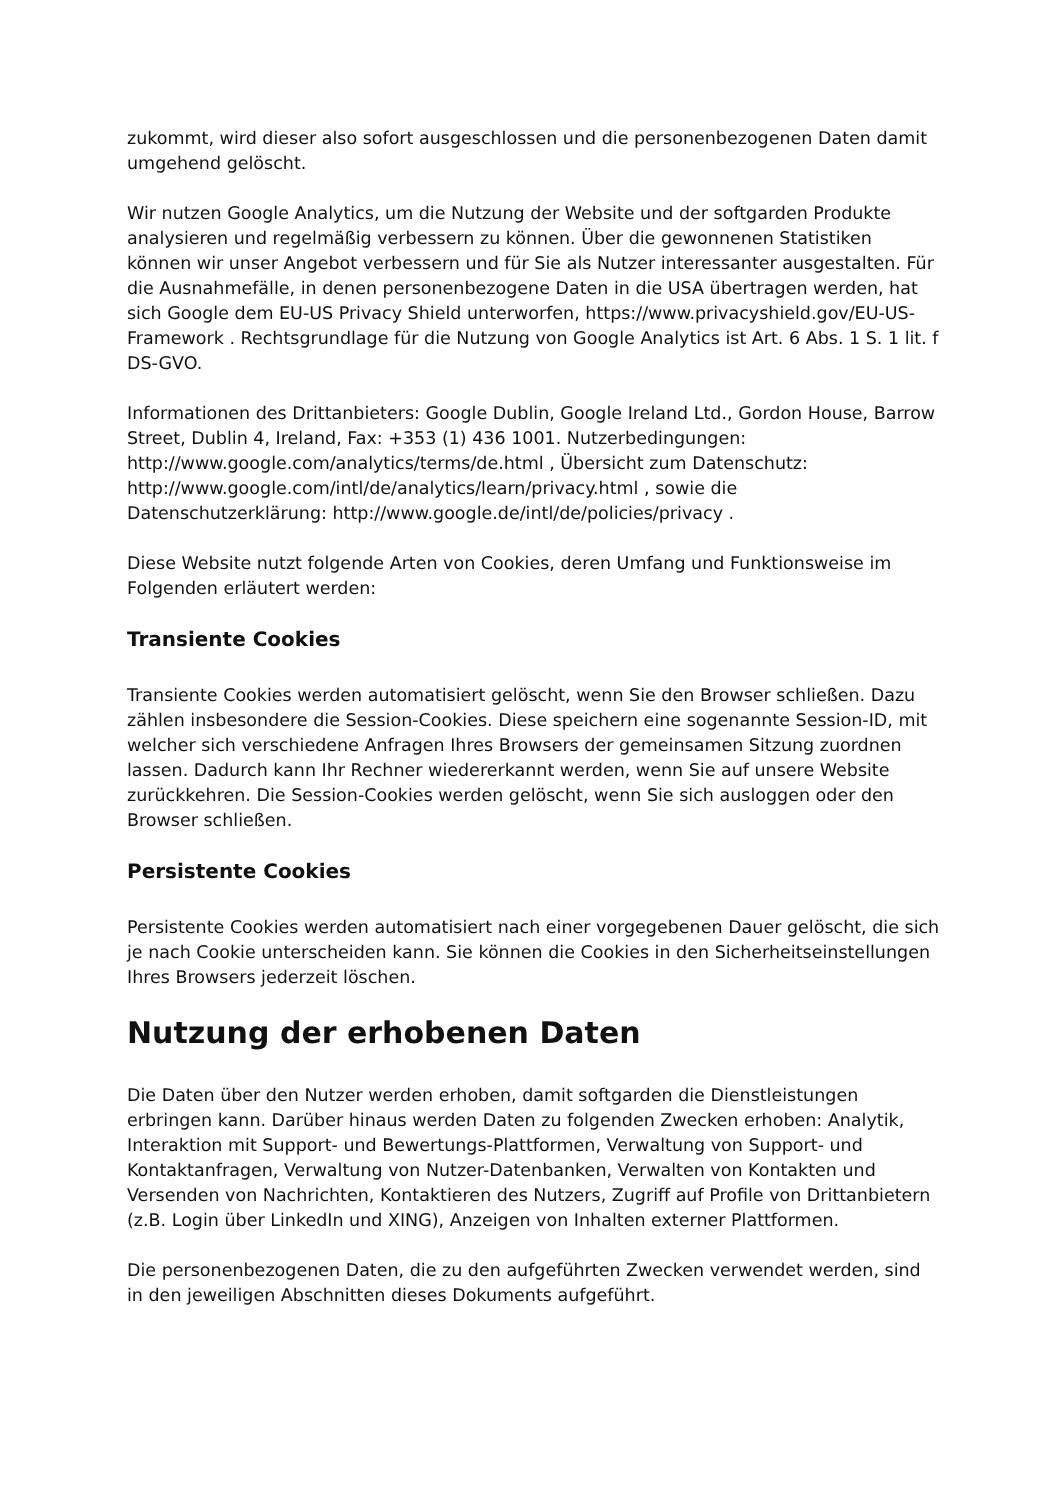zukommt, wird dieser also sofort ausgeschlossen und die personenbezogenen Daten damit umgehend gelöscht.
Wir nutzen Google Analytics, um die Nutzung der Website und der softgarden Produkte analysieren und regelmäßig verbessern zu können. Über die gewonnenen Statistiken können wir unser Angebot verbessern und für Sie als Nutzer interessanter ausgestalten. Für die Ausnahmefälle, in denen personenbezogene Daten in die USA übertragen werden, hat sich Google dem EU-US Privacy Shield unterworfen, https://www.privacyshield.gov/EU-US-Framework . Rechtsgrundlage für die Nutzung von Google Analytics ist Art. 6 Abs. 1 S. 1 lit. f DS-GVO.
Informationen des Drittanbieters: Google Dublin, Google Ireland Ltd., Gordon House, Barrow Street, Dublin 4, Ireland, Fax: +353 (1) 436 1001. Nutzerbedingungen: http://www.google.com/analytics/terms/de.html , Übersicht zum Datenschutz: http://www.google.com/intl/de/analytics/learn/privacy.html , sowie die Datenschutzerklärung: http://www.google.de/intl/de/policies/privacy .
Diese Website nutzt folgende Arten von Cookies, deren Umfang und Funktionsweise im Folgenden erläutert werden:
Transiente Cookies
Transiente Cookies werden automatisiert gelöscht, wenn Sie den Browser schließen. Dazu zählen insbesondere die Session-Cookies. Diese speichern eine sogenannte Session-ID, mit welcher sich verschiedene Anfragen Ihres Browsers der gemeinsamen Sitzung zuordnen lassen. Dadurch kann Ihr Rechner wiedererkannt werden, wenn Sie auf unsere Website zurückkehren. Die Session-Cookies werden gelöscht, wenn Sie sich ausloggen oder den Browser schließen.
Persistente Cookies
Persistente Cookies werden automatisiert nach einer vorgegebenen Dauer gelöscht, die sich je nach Cookie unterscheiden kann. Sie können die Cookies in den Sicherheitseinstellungen Ihres Browsers jederzeit löschen.
Nutzung der erhobenen Daten
Die Daten über den Nutzer werden erhoben, damit softgarden die Dienstleistungen erbringen kann. Darüber hinaus werden Daten zu folgenden Zwecken erhoben: Analytik, Interaktion mit Support- und Bewertungs-Plattformen, Verwaltung von Support- und Kontaktanfragen, Verwaltung von Nutzer-Datenbanken, Verwalten von Kontakten und Versenden von Nachrichten, Kontaktieren des Nutzers, Zugriff auf Profile von Drittanbietern (z.B. Login über LinkedIn und XING), Anzeigen von Inhalten externer Plattformen.
Die personenbezogenen Daten, die zu den aufgeführten Zwecken verwendet werden, sind in den jeweiligen Abschnitten dieses Dokuments aufgeführt.